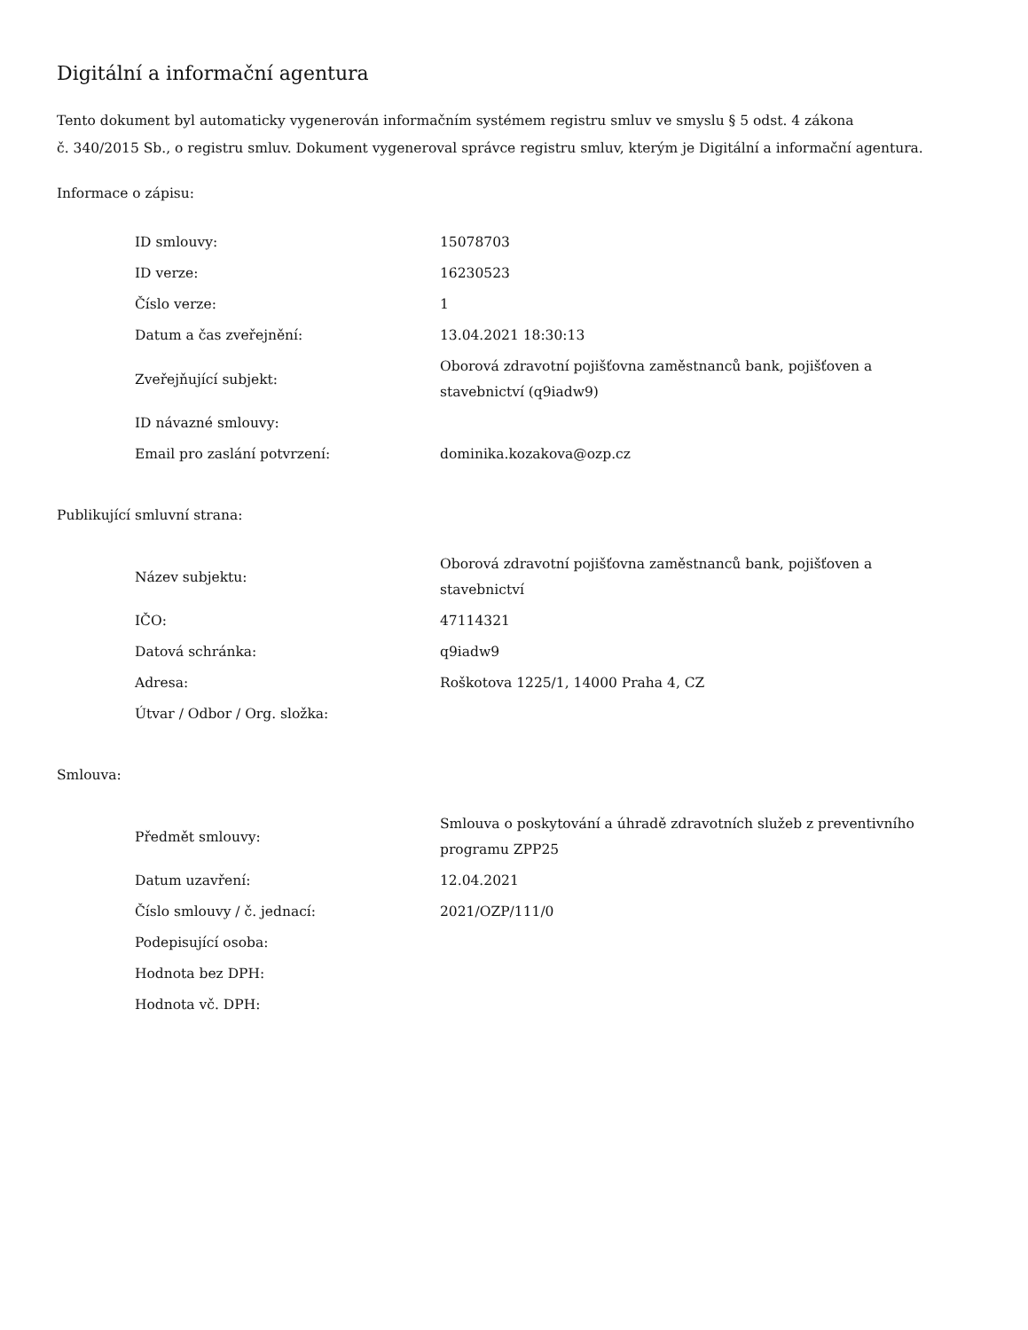Digitální a informační agentura
Tento dokument byl automaticky vygenerován informačním systémem registru smluv ve smyslu § 5 odst. 4 zákona
č. 340/2015 Sb., o registru smluv. Dokument vygeneroval správce registru smluv, kterým je Digitální a informační agentura.
Informace o zápisu:
| ID smlouvy: | 15078703 |
| ID verze: | 16230523 |
| Číslo verze: | 1 |
| Datum a čas zveřejnění: | 13.04.2021 18:30:13 |
| Zveřejňující subjekt: | Oborová zdravotní pojišťovna zaměstnanců bank, pojišťoven a stavebnictví (q9iadw9) |
| ID návazné smlouvy: | |
| Email pro zaslání potvrzení: | dominika.kozakova@ozp.cz |
Publikující smluvní strana:
| Název subjektu: | Oborová zdravotní pojišťovna zaměstnanců bank, pojišťoven a stavebnictví |
| IČO: | 47114321 |
| Datová schránka: | q9iadw9 |
| Adresa: | Roškotova 1225/1, 14000 Praha 4, CZ |
| Útvar / Odbor / Org. složka: | |
Smlouva:
| Předmět smlouvy: | Smlouva o poskytování a úhradě zdravotních služeb z preventivního programu ZPP25 |
| Datum uzavření: | 12.04.2021 |
| Číslo smlouvy / č. jednací: | 2021/OZP/111/0 |
| Podepisující osoba: | |
| Hodnota bez DPH: | |
| Hodnota vč. DPH: | |